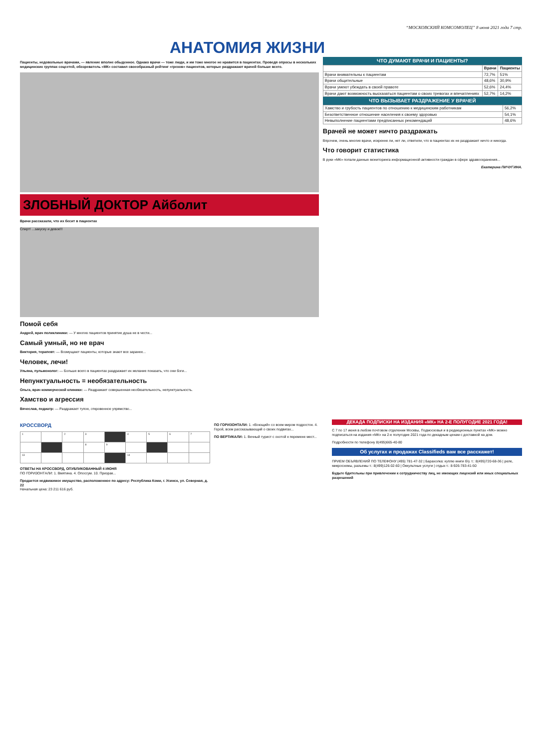“МОСКОВСКИЙ КОМСОМОЛЕЦ” 8 июня 2021 года 7 стр.
АНАТОМИЯ ЖИЗНИ
Пациенты, недовольные врачами, — явление вполне обыденное. Однако врачи — тоже люди, и им тоже многое не нравится в пациентах. Проведя опросы в нескольких медицинских группах соцсетей, обозреватель «МК» составил своеобразный рейтинг «грехов» пациентов, которые раздражают врачей больше всего.
ЗЛОБНЫЙ ДОКТОР Айболит
Врачи рассказали, что их бесит в пациентах
Спирт! ...закуску и девок!!!
Помой себя
Андрей, врач поликлиники: — У многих пациентов принятие душа не в чести...
Самый умный, но не врач
Виктория, терапевт: — Возмущают пациенты, которые знают все заранее...
Человек, лечи!
Ульяна, пульмонолог: — Больше всего в пациентах раздражает их желание показать, что они боги...
Непунктуальность = необязательность
Ольга, врач коммерческой клиники: — Раздражает совершенная необязательность, непунктуальность.
Хамство и агрессия
Вячеслав, педиатр: — Раздражает тупое, откровенное упрямство...
ЧТО ДУМАЮТ ВРАЧИ И ПАЦИЕНТЫ?
| | Врачи | Пациенты |
| --- | --- | --- |
| Врачи внимательны к пациентам | 72,7% | 51% |
| Врачи общительные | 48,6% | 30,9% |
| Врачи умеют убеждать в своей правоте | 52,6% | 24,4% |
| Врачи дают возможность высказаться пациентам о своих тревогах и впечатлениях | 52,7% | 14,2% |
ЧТО ВЫЗЫВАЕТ РАЗДРАЖЕНИЕ У ВРАЧЕЙ
| Хамство и грубость пациентов по отношению к медицинским работникам | 56,2% |
| Безответственное отношение населения к своему здоровью | 54,1% |
| Невыполнение пациентами предписанных рекомендаций | 48,6% |
Врачей не может ничто раздражать
Впрочем, очень многие врачи, искренне ли, нет ли, ответили, что в пациентах их не раздражает ничто и никогда.
Что говорит статистика
В руки «МК» попали данные мониторинга информационной активности граждан в сфере здравоохранения...
Екатерина ПИЧУГИНА.
КРОССВОРД
| 1 | | 2 | 3 | | 4 | 5 | 6 | 7 |
| | | | 8 | 9 | | | | |
| 13 | | | | | 14 | | | |
ОТВЕТЫ НА КРОССВОРД, ОПУБЛИКОВАННЫЙ 4 ИЮНЯ
ПО ГОРИЗОНТАЛИ: 1. Вмятина. 4. Опоссум. 10. Призрак...
Продается недвижимое имущество, расположенное по адресу: Республика Коми, г. Усинск, ул. Северная, д. 22
Начальная цена: 23 211 616 руб.
ПО ГОРИЗОНТАЛИ: 1. «Воющий» со всем миром подросток. 4. Герой, всем рассказывающий о своих подвигах...
ПО ВЕРТИКАЛИ: 1. Вечный турист с охотой к перемене мест...
ДЕКАДА ПОДПИСКИ НА ИЗДАНИЯ «МК» НА 2-Е ПОЛУГОДИЕ 2021 ГОДА!
С 7 по 17 июня в любом почтовом отделении Москвы, Подмосковья и в редакционных пунктах «МК» можно подписаться на издания «МК» на 2-е полугодие 2021 года по декадным ценам с доставкой на дом.
Подробности по телефону 8(495)665-40-80
Об услугах и продажах Classifieds вам все расскажет!
ПРИЕМ ОБЪЯВЛЕНИЙ ПО ТЕЛЕФОНУ (495) 781-47-32 | Барахолка: куплю книги б/у. т.: 8(495)720-68-36 | реле, микросхемы, разъемы т.: 8(499)126-02-60 | Оккультные услуги | отдых т.: 8-926-783-41-50
Будьте бдительны при привлечении к сотрудничеству лиц, не имеющих лицензий или иных специальных разрешений